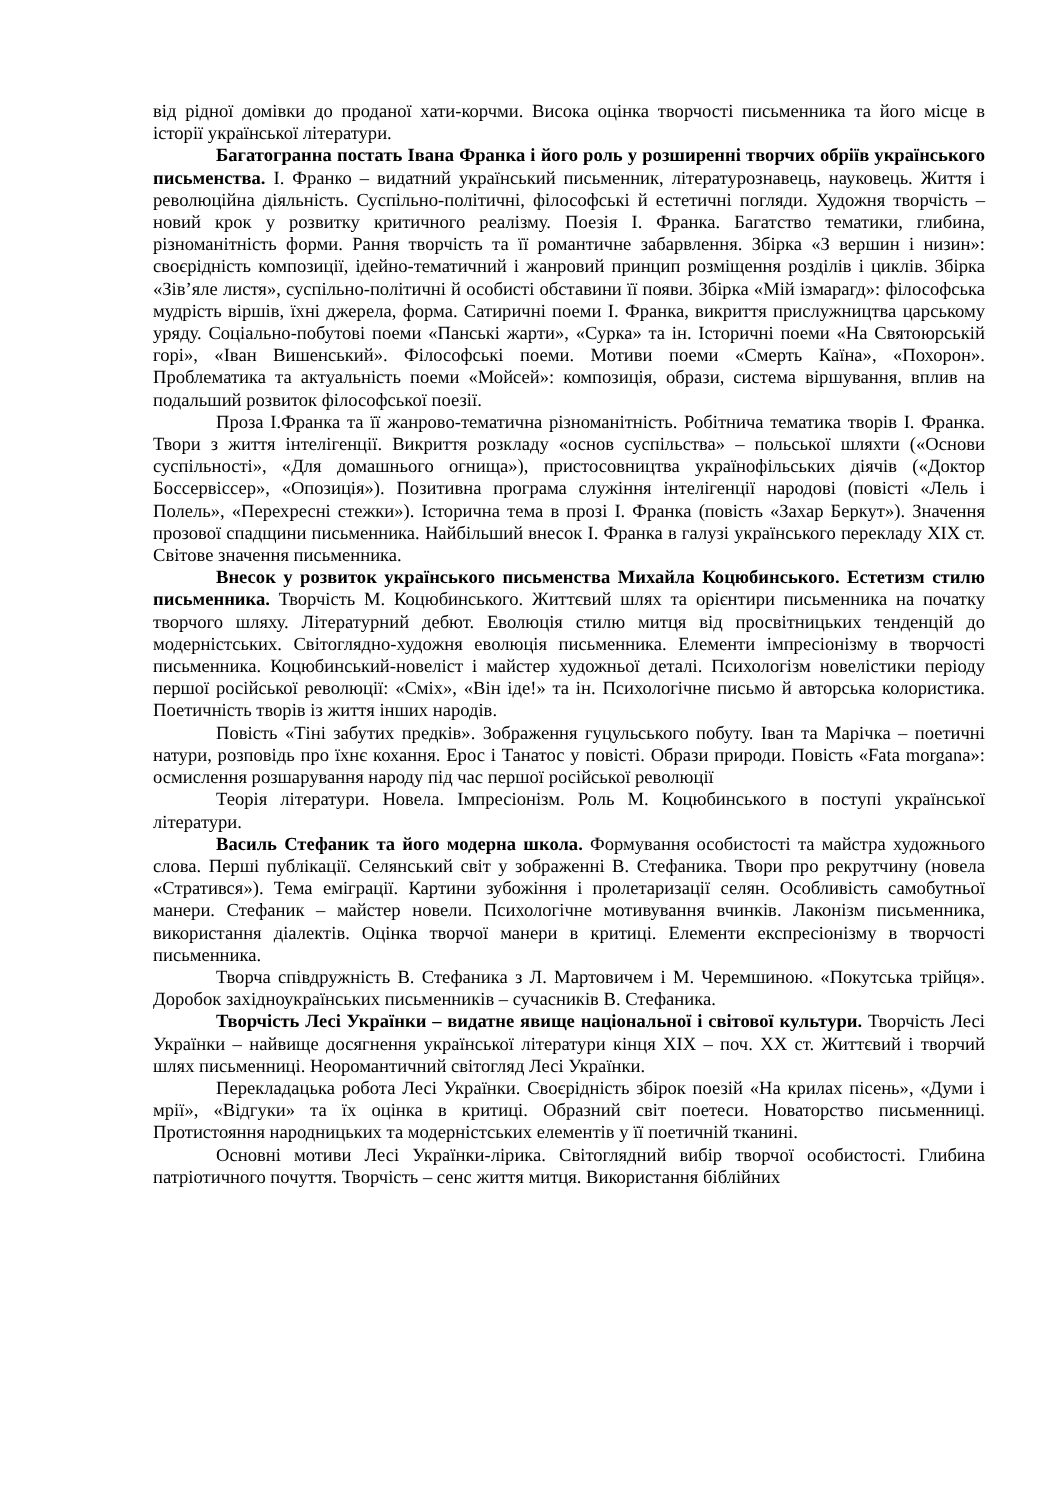від рідної домівки до проданої хати-корчми. Висока оцінка творчості письменника та його місце в історії української літератури.
Багатогранна постать Івана Франка і його роль у розширенні творчих обріїв українського письменства. І. Франко – видатний український письменник, літературознавець, науковець. Життя і революційна діяльність. Суспільно-політичні, філософські й естетичні погляди. Художня творчість – новий крок у розвитку критичного реалізму. Поезія І. Франка. Багатство тематики, глибина, різноманітність форми. Рання творчість та її романтичне забарвлення. Збірка «З вершин і низин»: своєрідність композиції, ідейно-тематичний і жанровий принцип розміщення розділів і циклів. Збірка «Зів’яле листя», суспільно-політичні й особисті обставини її появи. Збірка «Мій ізмарагд»: філософська мудрість віршів, їхні джерела, форма. Сатиричні поеми І. Франка, викриття прислужництва царському уряду. Соціально-побутові поеми «Панські жарти», «Сурка» та ін. Історичні поеми «На Святоюрській горі», «Іван Вишенський». Філософські поеми. Мотиви поеми «Смерть Каїна», «Похорон». Проблематика та актуальність поеми «Мойсей»: композиція, образи, система віршування, вплив на подальший розвиток філософської поезії.
Проза І.Франка та її жанрово-тематична різноманітність. Робітнича тематика творів І. Франка. Твори з життя інтелігенції. Викриття розкладу «основ суспільства» – польської шляхти («Основи суспільності», «Для домашнього огнища»), пристосовництва українофільських діячів («Доктор Боссервіссер», «Опозиція»). Позитивна програма служіння інтелігенції народові (повісті «Лель і Полель», «Перехресні стежки»). Історична тема в прозі І. Франка (повість «Захар Беркут»). Значення прозової спадщини письменника. Найбільший внесок І. Франка в галузі українського перекладу ХІХ ст. Світове значення письменника.
Внесок у розвиток українського письменства Михайла Коцюбинського. Естетизм стилю письменника. Творчість М. Коцюбинського. Життєвий шлях та орієнтири письменника на початку творчого шляху. Літературний дебют. Еволюція стилю митця від просвітницьких тенденцій до модерністських. Світоглядно-художня еволюція письменника. Елементи імпресіонізму в творчості письменника. Коцюбинський-новеліст і майстер художньої деталі. Психологізм новелістики періоду першої російської революції: «Сміх», «Він іде!» та ін. Психологічне письмо й авторська колористика. Поетичність творів із життя інших народів.
Повість «Тіні забутих предків». Зображення гуцульського побуту. Іван та Марічка – поетичні натури, розповідь про їхнє кохання. Ерос і Танатос у повісті. Образи природи. Повість «Fata morgana»: осмислення розшарування народу під час першої російської революції
Теорія літератури. Новела. Імпресіонізм. Роль М. Коцюбинського в поступі української літератури.
Василь Стефаник та його модерна школа. Формування особистості та майстра художнього слова. Перші публікації. Селянський світ у зображенні В. Стефаника. Твори про рекрутчину (новела «Стратився»). Тема еміграції. Картини зубожіння і пролетаризації селян. Особливість самобутньої манери. Стефаник – майстер новели. Психологічне мотивування вчинків. Лаконізм письменника, використання діалектів. Оцінка творчої манери в критиці. Елементи експресіонізму в творчості письменника.
Творча співдружність В. Стефаника з Л. Мартовичем і М. Черемшиною. «Покутська трійця». Доробок західноукраїнських письменників – сучасників В. Стефаника.
Творчість Лесі Українки – видатне явище національної і світової культури. Творчість Лесі Українки – найвище досягнення української літератури кінця ХІХ – поч. ХХ ст. Життєвий і творчий шлях письменниці. Неоромантичний світогляд Лесі Українки.
Перекладацька робота Лесі Українки. Своєрідність збірок поезій «На крилах пісень», «Думи і мрії», «Відгуки» та їх оцінка в критиці. Образний світ поетеси. Новаторство письменниці. Протистояння народницьких та модерністських елементів у її поетичній тканині.
Основні мотиви Лесі Українки-лірика. Світоглядний вибір творчої особистості. Глибина патріотичного почуття. Творчість – сенс життя митця. Використання біблійних